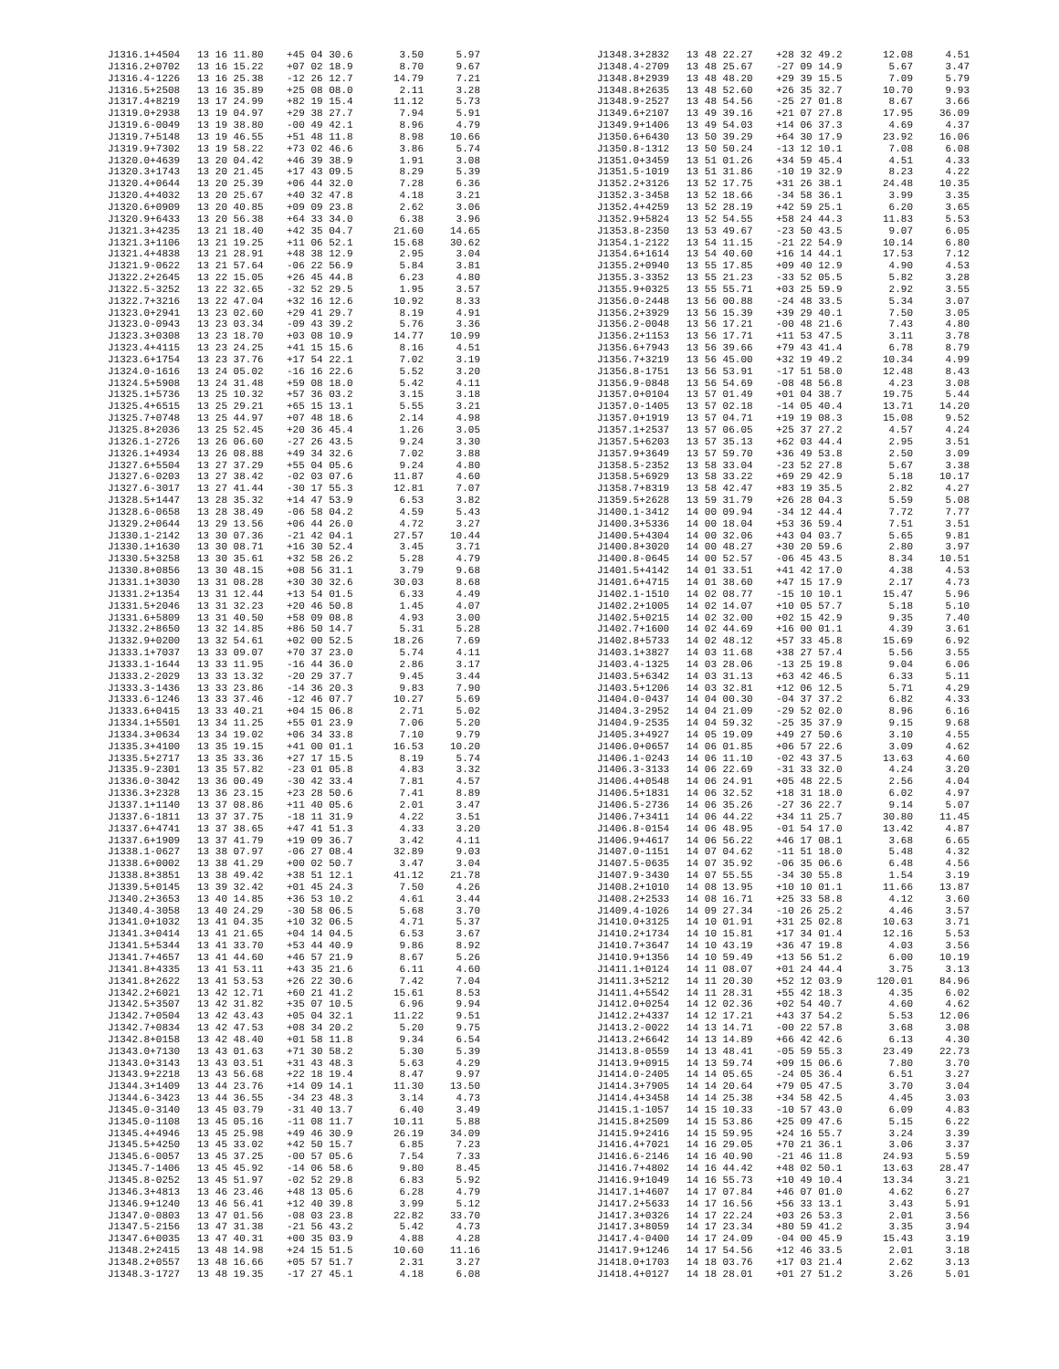| J1316.1+4504 | 13 16 11.80 | +45 04 30.6 | 3.50 | 5.97 |
| J1316.2+0702 | 13 16 15.22 | +07 02 18.9 | 8.70 | 9.67 |
| J1316.4-1226 | 13 16 25.38 | -12 26 12.7 | 14.79 | 7.21 |
| J1316.5+2508 | 13 16 35.89 | +25 08 08.0 | 2.11 | 3.28 |
| J1317.4+8219 | 13 17 24.99 | +82 19 15.4 | 11.12 | 5.73 |
| J1319.0+2938 | 13 19 04.97 | +29 38 27.7 | 7.94 | 5.91 |
| J1319.6-0049 | 13 19 38.80 | -00 49 42.1 | 8.96 | 4.79 |
| J1319.7+5148 | 13 19 46.55 | +51 48 11.8 | 8.98 | 10.66 |
| J1319.9+7302 | 13 19 58.22 | +73 02 46.6 | 3.86 | 5.74 |
| J1320.0+4639 | 13 20 04.42 | +46 39 38.9 | 1.91 | 3.08 |
| J1320.3+1743 | 13 20 21.45 | +17 43 09.5 | 8.29 | 5.39 |
| J1320.4+0644 | 13 20 25.39 | +06 44 32.0 | 7.28 | 6.36 |
| J1320.4+4032 | 13 20 25.67 | +40 32 47.8 | 4.18 | 3.21 |
| J1320.6+0909 | 13 20 40.85 | +09 09 23.8 | 2.62 | 3.06 |
| J1320.9+6433 | 13 20 56.38 | +64 33 34.0 | 6.38 | 3.96 |
| J1321.3+4235 | 13 21 18.40 | +42 35 04.7 | 21.60 | 14.65 |
| J1321.3+1106 | 13 21 19.25 | +11 06 52.1 | 15.68 | 30.62 |
| J1321.4+4838 | 13 21 28.91 | +48 38 12.9 | 2.95 | 3.04 |
| J1321.9-0622 | 13 21 57.64 | -06 22 56.9 | 5.84 | 3.81 |
| J1322.2+2645 | 13 22 15.05 | +26 45 44.8 | 6.23 | 4.80 |
| J1322.5-3252 | 13 22 32.65 | -32 52 29.5 | 1.95 | 3.57 |
| J1322.7+3216 | 13 22 47.04 | +32 16 12.6 | 10.92 | 8.33 |
| J1323.0+2941 | 13 23 02.60 | +29 41 29.7 | 8.19 | 4.91 |
| J1323.0-0943 | 13 23 03.34 | -09 43 39.2 | 5.76 | 3.36 |
| J1323.3+0308 | 13 23 18.70 | +03 08 10.9 | 14.77 | 10.99 |
| J1323.4+4115 | 13 23 24.25 | +41 15 15.6 | 8.16 | 4.51 |
| J1323.6+1754 | 13 23 37.76 | +17 54 22.1 | 7.02 | 3.19 |
| J1324.0-1616 | 13 24 05.02 | -16 16 22.6 | 5.52 | 3.20 |
| J1324.5+5908 | 13 24 31.48 | +59 08 18.0 | 5.42 | 4.11 |
| J1325.1+5736 | 13 25 10.32 | +57 36 03.2 | 3.15 | 3.18 |
| J1325.4+6515 | 13 25 29.21 | +65 15 13.1 | 5.55 | 3.21 |
| J1325.7+0748 | 13 25 44.97 | +07 48 18.6 | 2.14 | 4.98 |
| J1325.8+2036 | 13 25 52.45 | +20 36 45.4 | 1.26 | 3.05 |
| J1326.1-2726 | 13 26 06.60 | -27 26 43.5 | 9.24 | 3.30 |
| J1326.1+4934 | 13 26 08.88 | +49 34 32.6 | 7.02 | 3.88 |
| J1327.6+5504 | 13 27 37.29 | +55 04 05.6 | 9.24 | 4.80 |
| J1327.6-0203 | 13 27 38.42 | -02 03 07.6 | 11.87 | 4.60 |
| J1327.6-3017 | 13 27 41.44 | -30 17 55.3 | 12.81 | 7.07 |
| J1328.5+1447 | 13 28 35.32 | +14 47 53.9 | 6.53 | 3.82 |
| J1328.6-0658 | 13 28 38.49 | -06 58 04.2 | 4.59 | 5.43 |
| J1329.2+0644 | 13 29 13.56 | +06 44 26.0 | 4.72 | 3.27 |
| J1330.1-2142 | 13 30 07.36 | -21 42 04.1 | 27.57 | 10.44 |
| J1330.1+1630 | 13 30 08.71 | +16 30 52.4 | 3.45 | 3.71 |
| J1330.5+3258 | 13 30 35.61 | +32 58 26.2 | 5.28 | 4.79 |
| J1330.8+0856 | 13 30 48.15 | +08 56 31.1 | 3.79 | 9.68 |
| J1331.1+3030 | 13 31 08.28 | +30 30 32.6 | 30.03 | 8.68 |
| J1331.2+1354 | 13 31 12.44 | +13 54 01.5 | 6.33 | 4.49 |
| J1331.5+2046 | 13 31 32.23 | +20 46 50.8 | 1.45 | 4.07 |
| J1331.6+5809 | 13 31 40.50 | +58 09 08.8 | 4.93 | 3.00 |
| J1332.2+8650 | 13 32 14.85 | +86 50 14.7 | 5.31 | 5.28 |
| J1332.9+0200 | 13 32 54.61 | +02 00 52.5 | 18.26 | 7.69 |
| J1333.1+7037 | 13 33 09.07 | +70 37 23.0 | 5.74 | 4.11 |
| J1333.1-1644 | 13 33 11.95 | -16 44 36.0 | 2.86 | 3.17 |
| J1333.2-2029 | 13 33 13.32 | -20 29 37.7 | 9.45 | 3.44 |
| J1333.3-1436 | 13 33 23.86 | -14 36 20.3 | 9.83 | 7.90 |
| J1333.6-1246 | 13 33 37.46 | -12 46 07.7 | 10.27 | 5.69 |
| J1333.6+0415 | 13 33 40.21 | +04 15 06.8 | 2.71 | 5.02 |
| J1334.1+5501 | 13 34 11.25 | +55 01 23.9 | 7.06 | 5.20 |
| J1334.3+0634 | 13 34 19.02 | +06 34 33.8 | 7.10 | 9.79 |
| J1335.3+4100 | 13 35 19.15 | +41 00 01.1 | 16.53 | 10.20 |
| J1335.5+2717 | 13 35 33.36 | +27 17 15.5 | 8.19 | 5.74 |
| J1335.9-2301 | 13 35 57.82 | -23 01 05.8 | 4.83 | 3.32 |
| J1336.0-3042 | 13 36 00.49 | -30 42 33.4 | 7.81 | 4.57 |
| J1336.3+2328 | 13 36 23.15 | +23 28 50.6 | 7.41 | 8.89 |
| J1337.1+1140 | 13 37 08.86 | +11 40 05.6 | 2.01 | 3.47 |
| J1337.6-1811 | 13 37 37.75 | -18 11 31.9 | 4.22 | 3.51 |
| J1337.6+4741 | 13 37 38.65 | +47 41 51.3 | 4.33 | 3.20 |
| J1337.6+1909 | 13 37 41.79 | +19 09 36.7 | 3.42 | 4.11 |
| J1338.1-0627 | 13 38 07.97 | -06 27 08.4 | 32.89 | 9.03 |
| J1338.6+0002 | 13 38 41.29 | +00 02 50.7 | 3.47 | 3.04 |
| J1338.8+3851 | 13 38 49.42 | +38 51 12.1 | 41.12 | 21.78 |
| J1339.5+0145 | 13 39 32.42 | +01 45 24.3 | 7.50 | 4.26 |
| J1340.2+3653 | 13 40 14.85 | +36 53 10.2 | 4.61 | 3.44 |
| J1340.4-3058 | 13 40 24.29 | -30 58 06.5 | 5.68 | 3.70 |
| J1341.0+1032 | 13 41 04.35 | +10 32 06.5 | 4.71 | 5.37 |
| J1341.3+0414 | 13 41 21.65 | +04 14 04.5 | 6.53 | 3.67 |
| J1341.5+5344 | 13 41 33.70 | +53 44 40.9 | 9.86 | 8.92 |
| J1341.7+4657 | 13 41 44.60 | +46 57 21.9 | 8.67 | 5.26 |
| J1341.8+4335 | 13 41 53.11 | +43 35 21.6 | 6.11 | 4.60 |
| J1341.8+2622 | 13 41 53.53 | +26 22 30.6 | 7.42 | 7.04 |
| J1342.2+6021 | 13 42 12.71 | +60 21 41.2 | 15.61 | 8.53 |
| J1342.5+3507 | 13 42 31.82 | +35 07 10.5 | 6.96 | 9.94 |
| J1342.7+0504 | 13 42 43.43 | +05 04 32.1 | 11.22 | 9.51 |
| J1342.7+0834 | 13 42 47.53 | +08 34 20.2 | 5.20 | 9.75 |
| J1342.8+0158 | 13 42 48.40 | +01 58 11.8 | 9.34 | 6.54 |
| J1343.0+7130 | 13 43 01.63 | +71 30 58.2 | 5.30 | 5.39 |
| J1343.0+3143 | 13 43 03.51 | +31 43 48.3 | 5.63 | 4.29 |
| J1343.9+2218 | 13 43 56.68 | +22 18 19.4 | 8.47 | 9.97 |
| J1344.3+1409 | 13 44 23.76 | +14 09 14.1 | 11.30 | 13.50 |
| J1344.6-3423 | 13 44 36.55 | -34 23 48.3 | 3.14 | 4.73 |
| J1345.0-3140 | 13 45 03.79 | -31 40 13.7 | 6.40 | 3.49 |
| J1345.0-1108 | 13 45 05.16 | -11 08 11.7 | 10.11 | 5.88 |
| J1345.4+4946 | 13 45 25.98 | +49 46 30.9 | 26.19 | 34.09 |
| J1345.5+4250 | 13 45 33.02 | +42 50 15.7 | 6.85 | 7.23 |
| J1345.6-0057 | 13 45 37.25 | -00 57 05.6 | 7.54 | 7.33 |
| J1345.7-1406 | 13 45 45.92 | -14 06 58.6 | 9.80 | 8.45 |
| J1345.8-0252 | 13 45 51.97 | -02 52 29.8 | 6.83 | 5.92 |
| J1346.3+4813 | 13 46 23.46 | +48 13 05.6 | 6.28 | 4.79 |
| J1346.9+1240 | 13 46 56.41 | +12 40 39.8 | 3.99 | 5.12 |
| J1347.0-0803 | 13 47 01.56 | -08 03 23.8 | 22.82 | 33.70 |
| J1347.5-2156 | 13 47 31.38 | -21 56 43.2 | 5.42 | 4.73 |
| J1347.6+0035 | 13 47 40.31 | +00 35 03.9 | 4.88 | 4.28 |
| J1348.2+2415 | 13 48 14.98 | +24 15 51.5 | 10.60 | 11.16 |
| J1348.2+0557 | 13 48 16.66 | +05 57 51.7 | 2.31 | 3.27 |
| J1348.3-1727 | 13 48 19.35 | -17 27 45.1 | 4.18 | 6.08 |
| J1348.3+2832 | 13 48 22.27 | +28 32 49.2 | 12.08 | 4.51 |
| J1348.4-2709 | 13 48 25.67 | -27 09 14.9 | 5.67 | 3.47 |
| J1348.8+2939 | 13 48 48.20 | +29 39 15.5 | 7.09 | 5.79 |
| J1348.8+2635 | 13 48 52.60 | +26 35 32.7 | 10.70 | 9.93 |
| J1348.9-2527 | 13 48 54.56 | -25 27 01.8 | 8.67 | 3.66 |
| J1349.6+2107 | 13 49 39.16 | +21 07 27.8 | 17.95 | 36.09 |
| J1349.9+1406 | 13 49 54.03 | +14 06 37.3 | 4.69 | 4.37 |
| J1350.6+6430 | 13 50 39.29 | +64 30 17.9 | 23.92 | 16.06 |
| J1350.8-1312 | 13 50 50.24 | -13 12 10.1 | 7.08 | 6.08 |
| J1351.0+3459 | 13 51 01.26 | +34 59 45.4 | 4.51 | 4.33 |
| J1351.5-1019 | 13 51 31.86 | -10 19 32.9 | 8.23 | 4.22 |
| J1352.2+3126 | 13 52 17.75 | +31 26 38.1 | 24.48 | 10.35 |
| J1352.3-3458 | 13 52 18.66 | -34 58 36.1 | 3.99 | 3.35 |
| J1352.4+4259 | 13 52 28.19 | +42 59 25.1 | 6.20 | 3.65 |
| J1352.9+5824 | 13 52 54.55 | +58 24 44.3 | 11.83 | 5.53 |
| J1353.8-2350 | 13 53 49.67 | -23 50 43.5 | 9.07 | 6.05 |
| J1354.1-2122 | 13 54 11.15 | -21 22 54.9 | 10.14 | 6.80 |
| J1354.6+1614 | 13 54 40.60 | +16 14 44.1 | 17.53 | 7.12 |
| J1355.2+0940 | 13 55 17.85 | +09 40 12.9 | 4.90 | 4.53 |
| J1355.3-3352 | 13 55 21.23 | -33 52 05.5 | 5.82 | 3.28 |
| J1355.9+0325 | 13 55 55.71 | +03 25 59.9 | 2.92 | 3.55 |
| J1356.0-2448 | 13 56 00.88 | -24 48 33.5 | 5.34 | 3.07 |
| J1356.2+3929 | 13 56 15.39 | +39 29 40.1 | 7.50 | 3.05 |
| J1356.2-0048 | 13 56 17.21 | -00 48 21.6 | 7.43 | 4.80 |
| J1356.2+1153 | 13 56 17.71 | +11 53 47.5 | 3.11 | 3.78 |
| J1356.6+7943 | 13 56 39.66 | +79 43 41.4 | 6.78 | 8.79 |
| J1356.7+3219 | 13 56 45.00 | +32 19 49.2 | 10.34 | 4.99 |
| J1356.8-1751 | 13 56 53.91 | -17 51 58.0 | 12.48 | 8.43 |
| J1356.9-0848 | 13 56 54.69 | -08 48 56.8 | 4.23 | 3.08 |
| J1357.0+0104 | 13 57 01.49 | +01 04 38.7 | 19.75 | 5.44 |
| J1357.0-1405 | 13 57 02.18 | -14 05 40.4 | 13.71 | 14.20 |
| J1357.0+1919 | 13 57 04.71 | +19 19 08.3 | 15.08 | 9.52 |
| J1357.1+2537 | 13 57 06.05 | +25 37 27.2 | 4.57 | 4.24 |
| J1357.5+6203 | 13 57 35.13 | +62 03 44.4 | 2.95 | 3.51 |
| J1357.9+3649 | 13 57 59.70 | +36 49 53.8 | 2.50 | 3.09 |
| J1358.5-2352 | 13 58 33.04 | -23 52 27.8 | 5.67 | 3.38 |
| J1358.5+6929 | 13 58 33.22 | +69 29 42.9 | 5.18 | 10.17 |
| J1358.7+8319 | 13 58 42.47 | +83 19 35.5 | 2.82 | 4.27 |
| J1359.5+2628 | 13 59 31.79 | +26 28 04.3 | 5.59 | 5.08 |
| J1400.1-3412 | 14 00 09.94 | -34 12 44.4 | 7.72 | 7.77 |
| J1400.3+5336 | 14 00 18.04 | +53 36 59.4 | 7.51 | 3.51 |
| J1400.5+4304 | 14 00 32.06 | +43 04 03.7 | 5.65 | 9.81 |
| J1400.8+3020 | 14 00 48.27 | +30 20 59.6 | 2.80 | 3.97 |
| J1400.8-0645 | 14 00 52.57 | -06 45 43.5 | 8.34 | 10.51 |
| J1401.5+4142 | 14 01 33.51 | +41 42 17.0 | 4.38 | 4.53 |
| J1401.6+4715 | 14 01 38.60 | +47 15 17.9 | 2.17 | 4.73 |
| J1402.1-1510 | 14 02 08.77 | -15 10 10.1 | 15.47 | 5.96 |
| J1402.2+1005 | 14 02 14.07 | +10 05 57.7 | 5.18 | 5.10 |
| J1402.5+0215 | 14 02 32.00 | +02 15 42.9 | 9.35 | 7.40 |
| J1402.7+1600 | 14 02 44.69 | +16 00 01.1 | 4.39 | 3.61 |
| J1402.8+5733 | 14 02 48.12 | +57 33 45.8 | 15.69 | 6.92 |
| J1403.1+3827 | 14 03 11.68 | +38 27 57.4 | 5.56 | 3.55 |
| J1403.4-1325 | 14 03 28.06 | -13 25 19.8 | 9.04 | 6.06 |
| J1403.5+6342 | 14 03 31.13 | +63 42 46.5 | 6.33 | 5.11 |
| J1403.5+1206 | 14 03 32.81 | +12 06 12.5 | 5.71 | 4.29 |
| J1404.0-0437 | 14 04 00.30 | -04 37 37.2 | 6.82 | 4.33 |
| J1404.3-2952 | 14 04 21.09 | -29 52 02.0 | 8.96 | 6.16 |
| J1404.9-2535 | 14 04 59.32 | -25 35 37.9 | 9.15 | 9.68 |
| J1405.3+4927 | 14 05 19.09 | +49 27 50.6 | 3.10 | 4.55 |
| J1406.0+0657 | 14 06 01.85 | +06 57 22.6 | 3.09 | 4.62 |
| J1406.1-0243 | 14 06 11.10 | -02 43 37.5 | 13.63 | 4.60 |
| J1406.3-3133 | 14 06 22.69 | -31 33 32.0 | 4.24 | 3.20 |
| J1406.4+0548 | 14 06 24.91 | +05 48 22.5 | 2.56 | 4.04 |
| J1406.5+1831 | 14 06 32.52 | +18 31 18.0 | 6.02 | 4.97 |
| J1406.5-2736 | 14 06 35.26 | -27 36 22.7 | 9.14 | 5.07 |
| J1406.7+3411 | 14 06 44.22 | +34 11 25.7 | 30.80 | 11.45 |
| J1406.8-0154 | 14 06 48.95 | -01 54 17.0 | 13.42 | 4.87 |
| J1406.9+4617 | 14 06 56.22 | +46 17 08.1 | 3.68 | 6.65 |
| J1407.0-1151 | 14 07 04.62 | -11 51 18.0 | 5.48 | 4.32 |
| J1407.5-0635 | 14 07 35.92 | -06 35 06.6 | 6.48 | 4.56 |
| J1407.9-3430 | 14 07 55.55 | -34 30 55.8 | 1.54 | 3.19 |
| J1408.2+1010 | 14 08 13.95 | +10 10 01.1 | 11.66 | 13.87 |
| J1408.2+2533 | 14 08 16.71 | +25 33 58.8 | 4.12 | 3.60 |
| J1409.4-1026 | 14 09 27.34 | -10 26 25.2 | 4.46 | 3.57 |
| J1410.0+3125 | 14 10 01.91 | +31 25 02.8 | 10.63 | 3.71 |
| J1410.2+1734 | 14 10 15.81 | +17 34 01.4 | 12.16 | 5.53 |
| J1410.7+3647 | 14 10 43.19 | +36 47 19.8 | 4.03 | 3.56 |
| J1410.9+1356 | 14 10 59.49 | +13 56 51.2 | 6.00 | 10.19 |
| J1411.1+0124 | 14 11 08.07 | +01 24 44.4 | 3.75 | 3.13 |
| J1411.3+5212 | 14 11 20.30 | +52 12 03.9 | 120.01 | 84.96 |
| J1411.4+5542 | 14 11 28.31 | +55 42 18.3 | 4.35 | 6.02 |
| J1412.0+0254 | 14 12 02.36 | +02 54 40.7 | 4.60 | 4.62 |
| J1412.2+4337 | 14 12 17.21 | +43 37 54.2 | 5.53 | 12.06 |
| J1413.2-0022 | 14 13 14.71 | -00 22 57.8 | 3.68 | 3.08 |
| J1413.2+6642 | 14 13 14.89 | +66 42 42.6 | 6.13 | 4.30 |
| J1413.8-0559 | 14 13 48.41 | -05 59 55.3 | 23.49 | 22.73 |
| J1413.9+0915 | 14 13 59.74 | +09 15 06.6 | 7.80 | 3.70 |
| J1414.0-2405 | 14 14 05.65 | -24 05 36.4 | 6.51 | 3.27 |
| J1414.3+7905 | 14 14 20.64 | +79 05 47.5 | 3.70 | 3.04 |
| J1414.4+3458 | 14 14 25.38 | +34 58 42.5 | 4.45 | 3.03 |
| J1415.1-1057 | 14 15 10.33 | -10 57 43.0 | 6.09 | 4.83 |
| J1415.8+2509 | 14 15 53.86 | +25 09 47.6 | 5.15 | 6.22 |
| J1415.9+2416 | 14 15 59.95 | +24 16 55.7 | 3.24 | 3.39 |
| J1416.4+7021 | 14 16 29.05 | +70 21 36.1 | 3.06 | 3.37 |
| J1416.6-2146 | 14 16 40.90 | -21 46 11.8 | 24.93 | 5.59 |
| J1416.7+4802 | 14 16 44.42 | +48 02 50.1 | 13.63 | 28.47 |
| J1416.9+1049 | 14 16 55.73 | +10 49 10.4 | 13.34 | 3.21 |
| J1417.1+4607 | 14 17 07.84 | +46 07 01.0 | 4.62 | 6.27 |
| J1417.2+5633 | 14 17 16.56 | +56 33 13.1 | 3.43 | 5.91 |
| J1417.3+0326 | 14 17 22.24 | +03 26 53.3 | 2.01 | 3.56 |
| J1417.3+8059 | 14 17 23.34 | +80 59 41.2 | 3.35 | 3.94 |
| J1417.4-0400 | 14 17 24.09 | -04 00 45.9 | 15.43 | 3.19 |
| J1417.9+1246 | 14 17 54.56 | +12 46 33.5 | 2.01 | 3.18 |
| J1418.0+1703 | 14 18 03.76 | +17 03 21.4 | 2.62 | 3.13 |
| J1418.4+0127 | 14 18 28.01 | +01 27 51.2 | 3.26 | 5.01 |